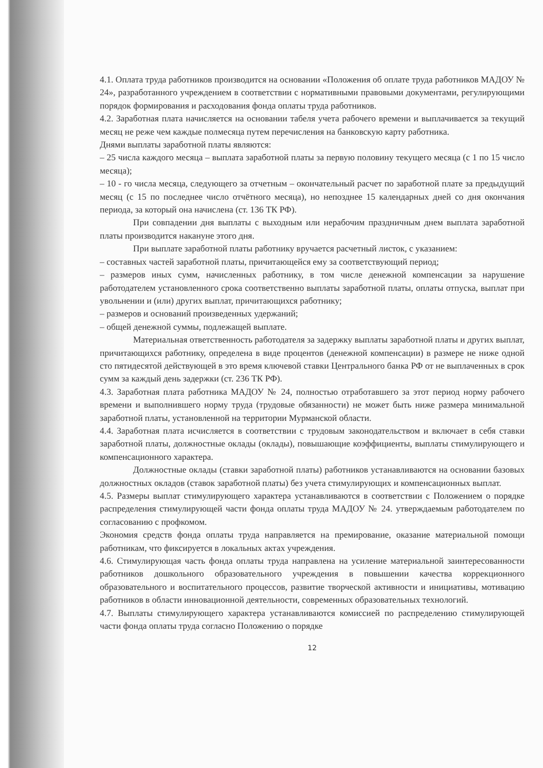4.1. Оплата труда работников производится на основании «Положения об оплате труда работников МАДОУ № 24», разработанного учреждением в соответствии с нормативными правовыми документами, регулирующими порядок формирования и расходования фонда оплаты труда работников.
4.2. Заработная плата начисляется на основании табеля учета рабочего времени и выплачивается за текущий месяц не реже чем каждые полмесяца путем перечисления на банковскую карту работника.
Днями выплаты заработной платы являются:
– 25 числа каждого месяца – выплата заработной платы за первую половину текущего месяца (с 1 по 15 число месяца);
– 10 - го числа месяца, следующего за отчетным – окончательный расчет по заработной плате за предыдущий месяц (с 15 по последнее число отчётного месяца), но непозднее 15 календарных дней со дня окончания периода, за который она начислена (ст. 136 ТК РФ).
При совпадении дня выплаты с выходным или нерабочим праздничным днем выплата заработной платы производится накануне этого дня.
При выплате заработной платы работнику вручается расчетный листок, с указанием:
– составных частей заработной платы, причитающейся ему за соответствующий период;
– размеров иных сумм, начисленных работнику, в том числе денежной компенсации за нарушение работодателем установленного срока соответственно выплаты заработной платы, оплаты отпуска, выплат при увольнении и (или) других выплат, причитающихся работнику;
– размеров и оснований произведенных удержаний;
– общей денежной суммы, подлежащей выплате.
Материальная ответственность работодателя за задержку выплаты заработной платы и других выплат, причитающихся работнику, определена в виде процентов (денежной компенсации) в размере не ниже одной сто пятидесятой действующей в это время ключевой ставки Центрального банка РФ от не выплаченных в срок сумм за каждый день задержки (ст. 236 ТК РФ).
4.3. Заработная плата работника МАДОУ № 24, полностью отработавшего за этот период норму рабочего времени и выполнившего норму труда (трудовые обязанности) не может быть ниже размера минимальной заработной платы, установленной на территории Мурманской области.
4.4. Заработная плата исчисляется в соответствии с трудовым законодательством и включает в себя ставки заработной платы, должностные оклады (оклады), повышающие коэффициенты, выплаты стимулирующего и компенсационного характера.
Должностные оклады (ставки заработной платы) работников устанавливаются на основании базовых должностных окладов (ставок заработной платы) без учета стимулирующих и компенсационных выплат.
4.5. Размеры выплат стимулирующего характера устанавливаются в соответствии с Положением о порядке распределения стимулирующей части фонда оплаты труда МАДОУ № 24. утверждаемым работодателем по согласованию с профкомом.
Экономия средств фонда оплаты труда направляется на премирование, оказание материальной помощи работникам, что фиксируется в локальных актах учреждения.
4.6. Стимулирующая часть фонда оплаты труда направлена на усиление материальной заинтересованности работников дошкольного образовательного учреждения в повышении качества коррекционного образовательного и воспитательного процессов, развитие творческой активности и инициативы, мотивацию работников в области инновационной деятельности, современных образовательных технологий.
4.7. Выплаты стимулирующего характера устанавливаются комиссией по распределению стимулирующей части фонда оплаты труда согласно Положению о порядке
12